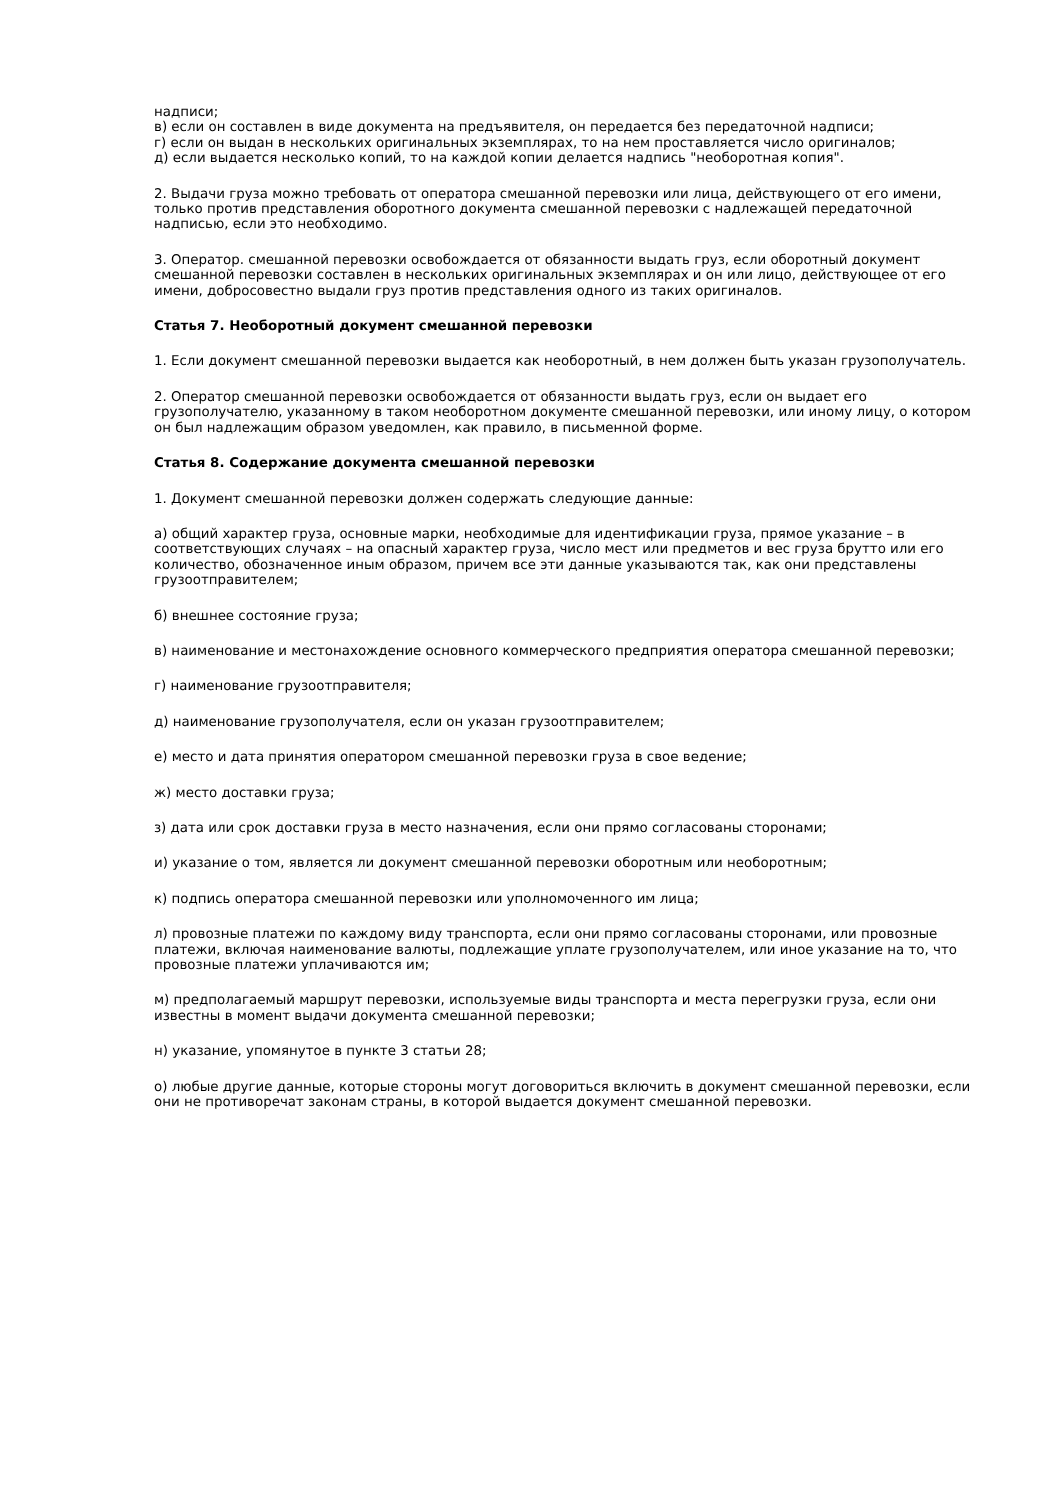надписи;
в) если он составлен в виде документа на предъявителя, он передается без передаточной надписи;
г) если он выдан в нескольких оригинальных экземплярах, то на нем проставляется число оригиналов;
д) если выдается несколько копий, то на каждой копии делается надпись "необоротная копия".
2. Выдачи груза можно требовать от оператора смешанной перевозки или лица, действующего от его имени, только против представления оборотного документа смешанной перевозки с надлежащей передаточной надписью, если это необходимо.
3. Оператор. смешанной перевозки освобождается от обязанности выдать груз, если оборотный документ смешанной перевозки составлен в нескольких оригинальных экземплярах и он или лицо, действующее от его имени, добросовестно выдали груз против представления одного из таких оригиналов.
Статья 7. Необоротный документ смешанной перевозки
1. Если документ смешанной перевозки выдается как необоротный, в нем должен быть указан грузополучатель.
2. Оператор смешанной перевозки освобождается от обязанности выдать груз, если он выдает его грузополучателю, указанному в таком необоротном документе смешанной перевозки, или иному лицу, о котором он был надлежащим образом уведомлен, как правило, в письменной форме.
Статья 8. Содержание документа смешанной перевозки
1. Документ смешанной перевозки должен содержать следующие данные:
а) общий характер груза, основные марки, необходимые для идентификации груза, прямое указание – в соответствующих случаях – на опасный характер груза, число мест или предметов и вес груза брутто или его количество, обозначенное иным образом, причем все эти данные указываются так, как они представлены грузоотправителем;
б) внешнее состояние груза;
в) наименование и местонахождение основного коммерческого предприятия оператора смешанной перевозки;
г) наименование грузоотправителя;
д) наименование грузополучателя, если он указан грузоотправителем;
е) место и дата принятия оператором смешанной перевозки груза в свое ведение;
ж) место доставки груза;
з) дата или срок доставки груза в место назначения, если они прямо согласованы сторонами;
и) указание о том, является ли документ смешанной перевозки оборотным или необоротным;
к) подпись оператора смешанной перевозки или уполномоченного им лица;
л) провозные платежи по каждому виду транспорта, если они прямо согласованы сторонами, или провозные платежи, включая наименование валюты, подлежащие уплате грузополучателем, или иное указание на то, что провозные платежи уплачиваются им;
м) предполагаемый маршрут перевозки, используемые виды транспорта и места перегрузки груза, если они известны в момент выдачи документа смешанной перевозки;
н) указание, упомянутое в пункте 3 статьи 28;
о) любые другие данные, которые стороны могут договориться включить в документ смешанной перевозки, если они не противоречат законам страны, в которой выдается документ смешанной перевозки.